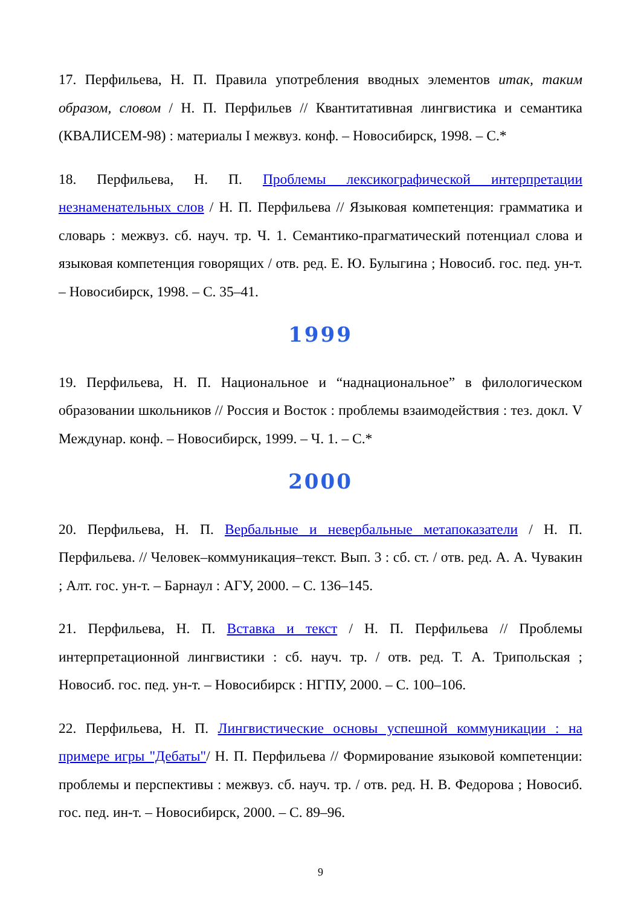17. Перфильева, Н. П. Правила употребления вводных элементов итак, таким образом, словом / Н. П. Перфильев // Квантитативная лингвистика и семантика (КВАЛИСЕМ-98) : материалы I межвуз. конф. – Новосибирск, 1998. – С.*
18. Перфильева, Н. П. Проблемы лексикографической интерпретации незнаменательных слов / Н. П. Перфильева // Языковая компетенция: грамматика и словарь : межвуз. сб. науч. тр. Ч. 1. Семантико-прагматический потенциал слова и языковая компетенция говорящих / отв. ред. Е. Ю. Булыгина ; Новосиб. гос. пед. ун-т. – Новосибирск, 1998. – С. 35–41.
1999
19. Перфильева, Н. П. Национальное и “наднациональное” в филологическом образовании школьников // Россия и Восток : проблемы взаимодействия : тез. докл. V Междунар. конф. – Новосибирск, 1999. – Ч. 1. – С.*
2000
20. Перфильева, Н. П. Вербальные и невербальные метапоказатели / Н. П. Перфильева. // Человек–коммуникация–текст. Вып. 3 : сб. ст. / отв. ред. А. А. Чувакин ; Алт. гос. ун-т. – Барнаул : АГУ, 2000. – С. 136–145.
21. Перфильева, Н. П. Вставка и текст / Н. П. Перфильева // Проблемы интерпретационной лингвистики : сб. науч. тр. / отв. ред. Т. А. Трипольская ; Новосиб. гос. пед. ун-т. – Новосибирск : НГПУ, 2000. – С. 100–106.
22. Перфильева, Н. П. Лингвистические основы успешной коммуникации : на примере игры "Дебаты"/ Н. П. Перфильева // Формирование языковой компетенции: проблемы и перспективы : межвуз. сб. науч. тр. / отв. ред. Н. В. Федорова ; Новосиб. гос. пед. ин-т. – Новосибирск, 2000. – С. 89–96.
9